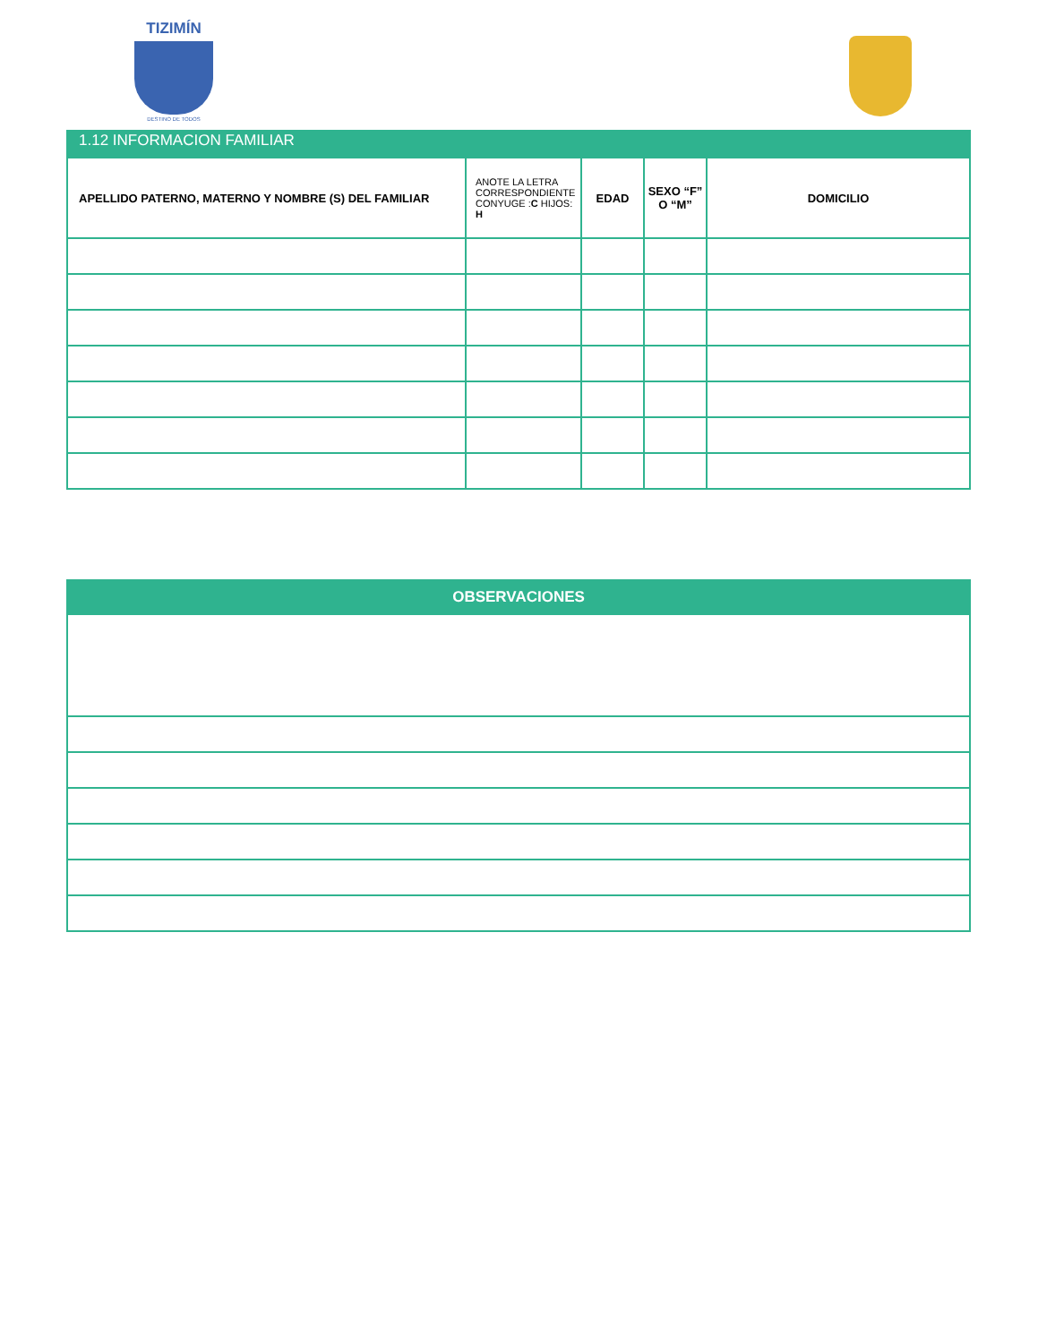TIZIMÍN
DESTINO DE TODOS
1.12 INFORMACION FAMILIAR
| APELLIDO PATERNO, MATERNO Y NOMBRE (S) DEL FAMILIAR | ANOTE LA LETRA CORRESPONDIENTE CONYUGE : C HIJOS: H | EDAD | SEXO “F” O “M” | DOMICILIO |
| --- | --- | --- | --- | --- |
| OBSERVACIONES |
| --- |